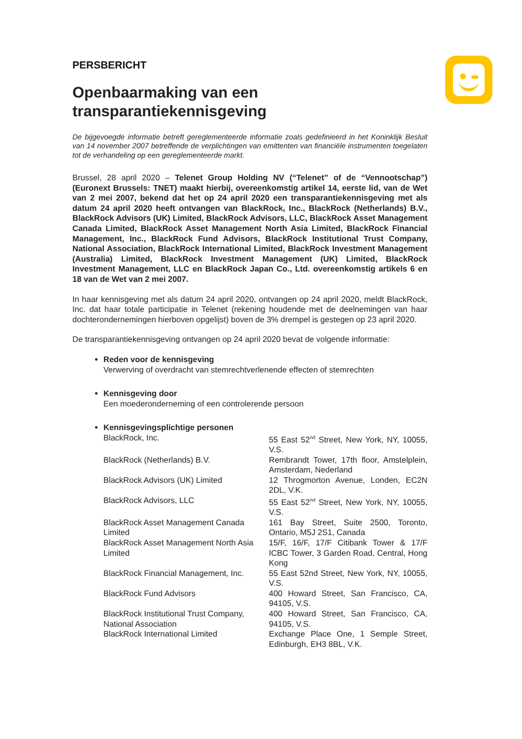PERSBERICHT
Openbaarmaking van een transparantiekennisgeving
De bijgevoegde informatie betreft gereglementeerde informatie zoals gedefinieerd in het Koninklijk Besluit van 14 november 2007 betreffende de verplichtingen van emittenten van financiële instrumenten toegelaten tot de verhandeling op een gereglementeerde markt.
Brussel, 28 april 2020 – Telenet Group Holding NV (“Telenet” of de “Vennootschap”) (Euronext Brussels: TNET) maakt hierbij, overeenkomstig artikel 14, eerste lid, van de Wet van 2 mei 2007, bekend dat het op 24 april 2020 een transparantiekennisgeving met als datum 24 april 2020 heeft ontvangen van BlackRock, Inc., BlackRock (Netherlands) B.V., BlackRock Advisors (UK) Limited, BlackRock Advisors, LLC, BlackRock Asset Management Canada Limited, BlackRock Asset Management North Asia Limited, BlackRock Financial Management, Inc., BlackRock Fund Advisors, BlackRock Institutional Trust Company, National Association, BlackRock International Limited, BlackRock Investment Management (Australia) Limited, BlackRock Investment Management (UK) Limited, BlackRock Investment Management, LLC en BlackRock Japan Co., Ltd. overeenkomstig artikels 6 en 18 van de Wet van 2 mei 2007.
In haar kennisgeving met als datum 24 april 2020, ontvangen op 24 april 2020, meldt BlackRock, Inc. dat haar totale participatie in Telenet (rekening houdende met de deelnemingen van haar dochterondernemingen hierboven opgelijst) boven de 3% drempel is gestegen op 23 april 2020.
De transparantiekennisgeving ontvangen op 24 april 2020 bevat de volgende informatie:
Reden voor de kennisgeving
Verwerving of overdracht van stemrechtverlenende effecten of stemrechten
Kennisgeving door
Een moederonderneming of een controlerende persoon
Kennisgevingsplichtige personen
| BlackRock, Inc. | 55 East 52<sup>nd</sup> Street, New York, NY, 10055, V.S. |
| BlackRock (Netherlands) B.V. | Rembrandt Tower, 17th floor, Amstelplein, Amsterdam, Nederland |
| BlackRock Advisors (UK) Limited | 12 Throgmorton Avenue, Londen, EC2N 2DL, V.K. |
| BlackRock Advisors, LLC | 55 East 52<sup>nd</sup> Street, New York, NY, 10055, V.S. |
| BlackRock Asset Management Canada Limited | 161 Bay Street, Suite 2500, Toronto, Ontario, M5J 2S1, Canada |
| BlackRock Asset Management North Asia Limited | 15/F, 16/F, 17/F Citibank Tower & 17/F ICBC Tower, 3 Garden Road, Central, Hong Kong |
| BlackRock Financial Management, Inc. | 55 East 52nd Street, New York, NY, 10055, V.S. |
| BlackRock Fund Advisors | 400 Howard Street, San Francisco, CA, 94105, V.S. |
| BlackRock Institutional Trust Company, National Association | 400 Howard Street, San Francisco, CA, 94105, V.S. |
| BlackRock International Limited | Exchange Place One, 1 Semple Street, Edinburgh, EH3 8BL, V.K. |